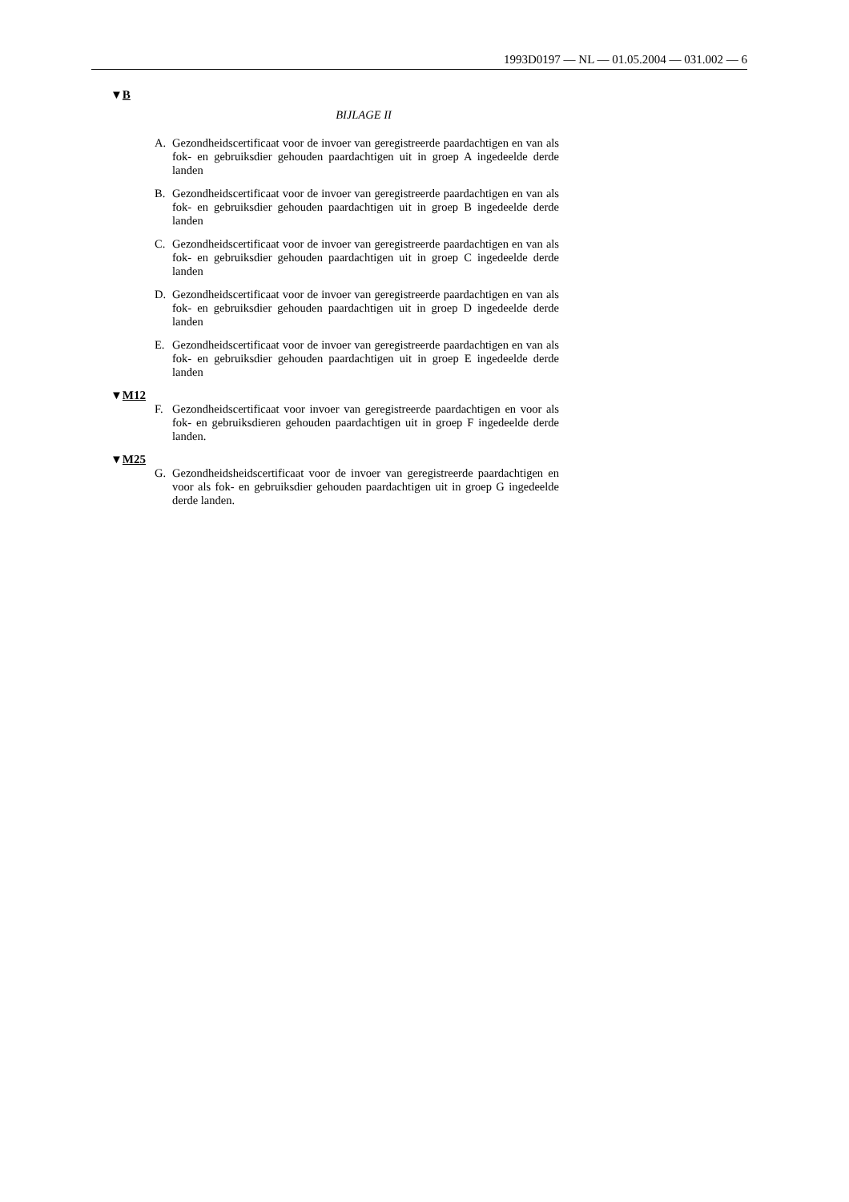1993D0197 — NL — 01.05.2004 — 031.002 — 6
▼B
BIJLAGE II
A. Gezondheidscertificaat voor de invoer van geregistreerde paardachtigen en van als fok- en gebruiksdier gehouden paardachtigen uit in groep A ingedeelde derde landen
B. Gezondheidscertificaat voor de invoer van geregistreerde paardachtigen en van als fok- en gebruiksdier gehouden paardachtigen uit in groep B ingedeelde derde landen
C. Gezondheidscertificaat voor de invoer van geregistreerde paardachtigen en van als fok- en gebruiksdier gehouden paardachtigen uit in groep C ingedeelde derde landen
D. Gezondheidscertificaat voor de invoer van geregistreerde paardachtigen en van als fok- en gebruiksdier gehouden paardachtigen uit in groep D ingedeelde derde landen
E. Gezondheidscertificaat voor de invoer van geregistreerde paardachtigen en van als fok- en gebruiksdier gehouden paardachtigen uit in groep E ingedeelde derde landen
▼M12
F. Gezondheidscertificaat voor invoer van geregistreerde paardachtigen en voor als fok- en gebruiksdieren gehouden paardachtigen uit in groep F ingedeelde derde landen.
▼M25
G. Gezondheidsheidscertificaat voor de invoer van geregistreerde paardachtigen en voor als fok- en gebruiksdier gehouden paardachtigen uit in groep G ingedeelde derde landen.